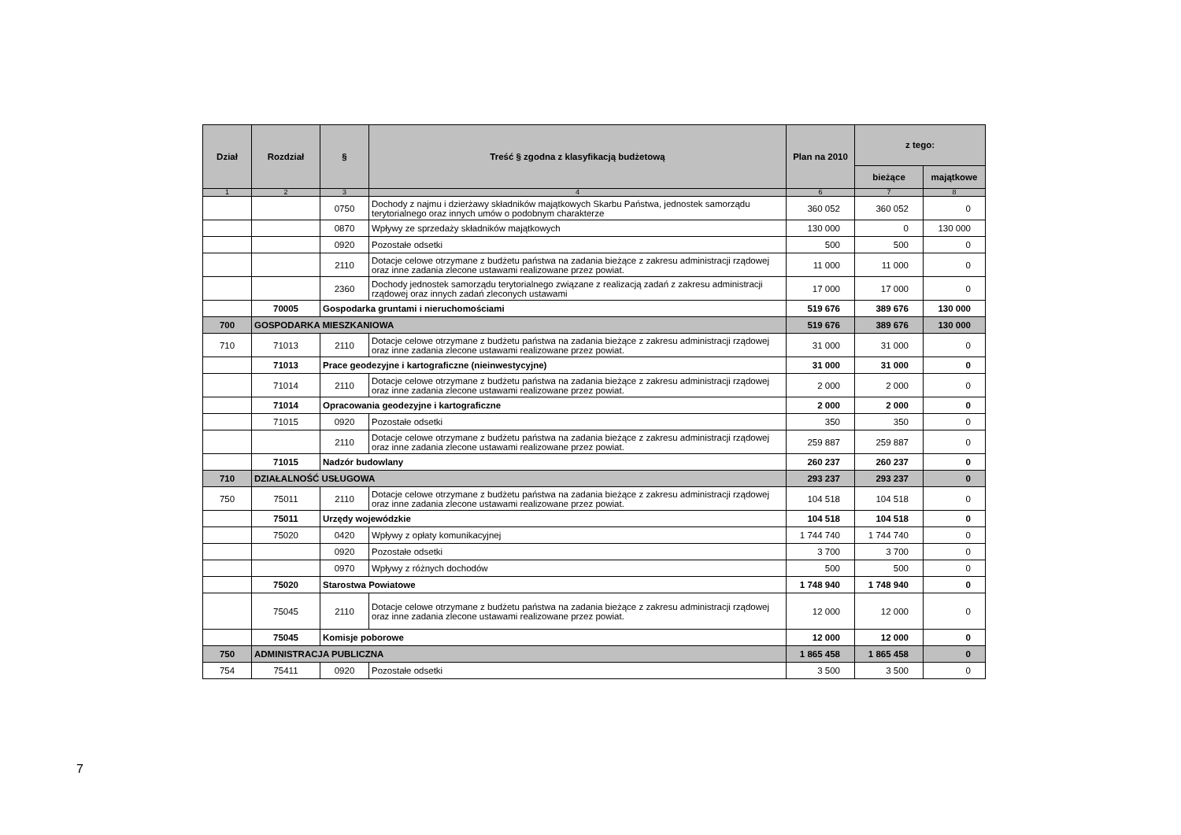| Dział | Rozdział | § | Treść § zgodna z klasyfikacją budżetową | Plan na 2010 | z tego: | |
| --- | --- | --- | --- | --- | --- | --- |
| | | | | | bieżące | majątkowe |
| 1 | 2 | 3 | 4 | 6 | 7 | 8 |
| | | 0750 | Dochody z najmu i dzierżawy składników majątkowych Skarbu Państwa, jednostek samorządu terytorialnego oraz innych umów o podobnym charakterze | 360 052 | 360 052 | 0 |
| | | 0870 | Wpływy ze sprzedaży składników majątkowych | 130 000 | 0 | 130 000 |
| | | 0920 | Pozostałe odsetki | 500 | 500 | 0 |
| | | 2110 | Dotacje celowe otrzymane z budżetu państwa na zadania bieżące z zakresu administracji rządowej oraz inne zadania zlecone ustawami realizowane przez powiat. | 11 000 | 11 000 | 0 |
| | | 2360 | Dochody jednostek samorządu terytorialnego związane z realizacją zadań z zakresu administracji rządowej oraz innych zadań zleconych ustawami | 17 000 | 17 000 | 0 |
| | 70005 | Gospodarka gruntami i nieruchomościami | | 519 676 | 389 676 | 130 000 |
| 700 | GOSPODARKA MIESZKANIOWA | | | 519 676 | 389 676 | 130 000 |
| 710 | 71013 | 2110 | Dotacje celowe otrzymane z budżetu państwa na zadania bieżące z zakresu administracji rządowej oraz inne zadania zlecone ustawami realizowane przez powiat. | 31 000 | 31 000 | 0 |
| | 71013 | Prace geodezyjne i kartograficzne (nieinwestycyjne) | | 31 000 | 31 000 | 0 |
| | 71014 | 2110 | Dotacje celowe otrzymane z budżetu państwa na zadania bieżące z zakresu administracji rządowej oraz inne zadania zlecone ustawami realizowane przez powiat. | 2 000 | 2 000 | 0 |
| | 71014 | Opracowania geodezyjne i kartograficzne | | 2 000 | 2 000 | 0 |
| | 71015 | 0920 | Pozostałe odsetki | 350 | 350 | 0 |
| | | 2110 | Dotacje celowe otrzymane z budżetu państwa na zadania bieżące z zakresu administracji rządowej oraz inne zadania zlecone ustawami realizowane przez powiat. | 259 887 | 259 887 | 0 |
| | 71015 | Nadzór budowlany | | 260 237 | 260 237 | 0 |
| 710 | DZIAŁALNOŚĆ USŁUGOWA | | | 293 237 | 293 237 | 0 |
| 750 | 75011 | 2110 | Dotacje celowe otrzymane z budżetu państwa na zadania bieżące z zakresu administracji rządowej oraz inne zadania zlecone ustawami realizowane przez powiat. | 104 518 | 104 518 | 0 |
| | 75011 | Urzędy wojewódzkie | | 104 518 | 104 518 | 0 |
| | 75020 | 0420 | Wpływy z opłaty komunikacyjnej | 1 744 740 | 1 744 740 | 0 |
| | | 0920 | Pozostałe odsetki | 3 700 | 3 700 | 0 |
| | | 0970 | Wpływy z różnych dochodów | 500 | 500 | 0 |
| | 75020 | Starostwa Powiatowe | | 1 748 940 | 1 748 940 | 0 |
| | 75045 | 2110 | Dotacje celowe otrzymane z budżetu państwa na zadania bieżące z zakresu administracji rządowej oraz inne zadania zlecone ustawami realizowane przez powiat. | 12 000 | 12 000 | 0 |
| | 75045 | Komisje poborowe | | 12 000 | 12 000 | 0 |
| 750 | ADMINISTRACJA PUBLICZNA | | | 1 865 458 | 1 865 458 | 0 |
| 754 | 75411 | 0920 | Pozostałe odsetki | 3 500 | 3 500 | 0 |
7